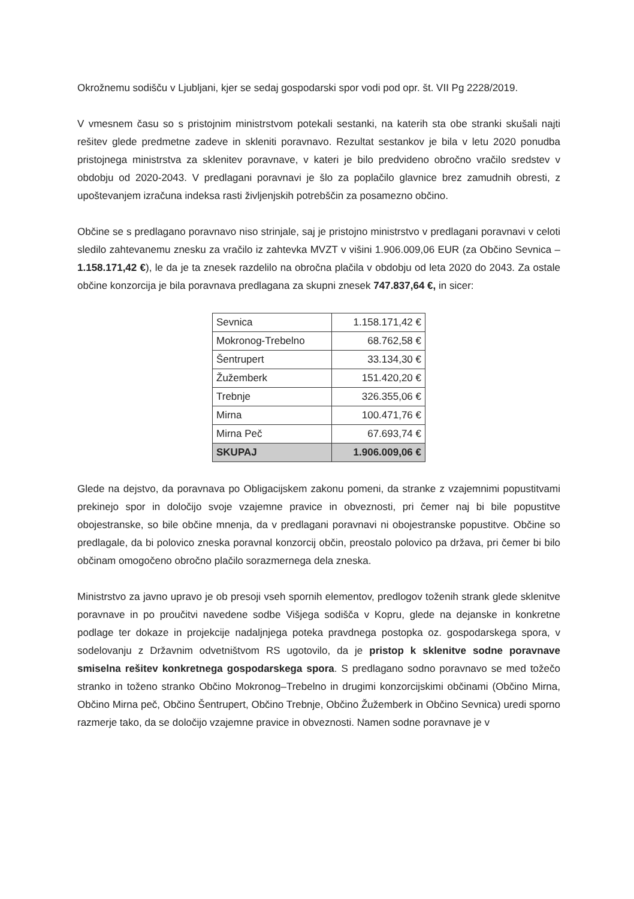Okrožnemu sodišču v Ljubljani, kjer se sedaj gospodarski spor vodi pod opr. št. VII Pg 2228/2019.
V vmesnem času so s pristojnim ministrstvom potekali sestanki, na katerih sta obe stranki skušali najti rešitev glede predmetne zadeve in skleniti poravnavo. Rezultat sestankov je bila v letu 2020 ponudba pristojnega ministrstva za sklenitev poravnave, v kateri je bilo predvideno obročno vračilo sredstev v obdobju od 2020-2043. V predlagani poravnavi je šlo za poplačilo glavnice brez zamudnih obresti, z upoštevanjem izračuna indeksa rasti življenjskih potrebščin za posamezno občino.
Občine se s predlagano poravnavo niso strinjale, saj je pristojno ministrstvo v predlagani poravnavi v celoti sledilo zahtevanemu znesku za vračilo iz zahtevka MVZT v višini 1.906.009,06 EUR (za Občino Sevnica – 1.158.171,42 €), le da je ta znesek razdelilo na obročna plačila v obdobju od leta 2020 do 2043. Za ostale občine konzorcija je bila poravnava predlagana za skupni znesek 747.837,64 €, in sicer:
| Sevnica | 1.158.171,42 € |
| Mokronog-Trebelno | 68.762,58 € |
| Šentrupert | 33.134,30 € |
| Žužemberk | 151.420,20 € |
| Trebnje | 326.355,06 € |
| Mirna | 100.471,76 € |
| Mirna Peč | 67.693,74 € |
| SKUPAJ | 1.906.009,06 € |
Glede na dejstvo, da poravnava po Obligacijskem zakonu pomeni, da stranke z vzajemnimi popustitvami prekinejo spor in določijo svoje vzajemne pravice in obveznosti, pri čemer naj bi bile popustitve obojestranske, so bile občine mnenja, da v predlagani poravnavi ni obojestranske popustitve. Občine so predlagale, da bi polovico zneska poravnal konzorcij občin, preostalo polovico pa država, pri čemer bi bilo občinam omogočeno obročno plačilo sorazmernega dela zneska.
Ministrstvo za javno upravo je ob presoji vseh spornih elementov, predlogov toženih strank glede sklenitve poravnave in po proučitvi navedene sodbe Višjega sodišča v Kopru, glede na dejanske in konkretne podlage ter dokaze in projekcije nadaljnjega poteka pravdnega postopka oz. gospodarskega spora, v sodelovanju z Državnim odvetništvom RS ugotovilo, da je pristop k sklenitve sodne poravnave smiselna rešitev konkretnega gospodarskega spora. S predlagano sodno poravnavo se med tožečo stranko in toženo stranko Občino Mokronog–Trebelno in drugimi konzorcijskimi občinami (Občino Mirna, Občino Mirna peč, Občino Šentrupert, Občino Trebnje, Občino Žužemberk in Občino Sevnica) uredi sporno razmerje tako, da se določijo vzajemne pravice in obveznosti. Namen sodne poravnave je v